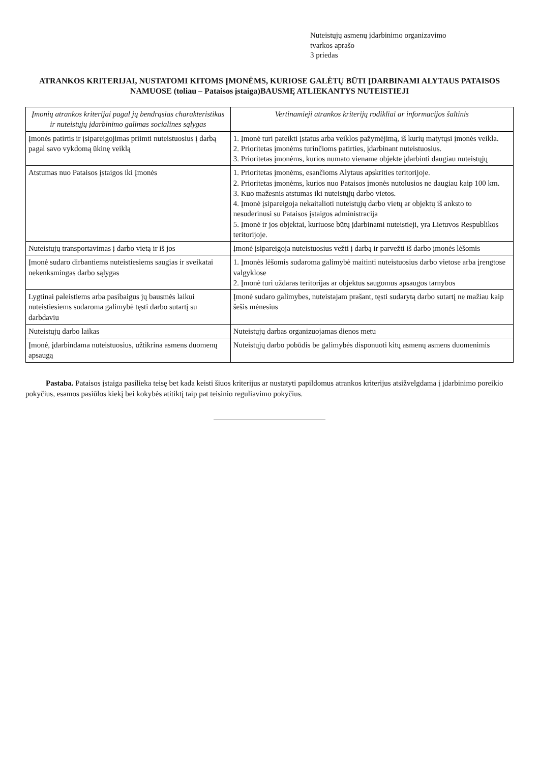Nuteistųjų asmenų įdarbinimo organizavimo
tvarkos aprašo
3 priedas
ATRANKOS KRITERIJAI, NUSTATOMI KITOMS ĮMONĖMS, KURIOSE GALĖTŲ BŪTI ĮDARBINAMI ALYTAUS PATAISOS NAMUOSE (toliau – Pataisos įstaiga)BAUSMĘ ATLIEKANTYS NUTEISTIEJI
| Įmonių atrankos kriterijai pagal jų bendrąsias charakteristikas ir nuteistųjų įdarbinimo galimas socialines sąlygas | Vertinamieji atrankos kriterijų rodikliai ar informacijos šaltinis |
| --- | --- |
| Įmonės patirtis ir įsipareigojimas priimti nuteistuosius į darbą pagal savo vykdomą ūkinę veiklą | 1. Įmonė turi pateikti įstatus arba veiklos pažymėjimą, iš kurių matytųsi įmonės veikla. 2. Prioritetas įmonėms turinčioms patirties, įdarbinant nuteistuosius. 3. Prioritetas įmonėms, kurios numato viename objekte įdarbinti daugiau nuteistųjų |
| Atstumas nuo Pataisos įstaigos iki Įmonės | 1. Prioritetas įmonėms, esančioms Alytaus apskrities teritorijoje. 2. Prioritetas įmonėms, kurios nuo Pataisos įmonės nutolusios ne daugiau kaip 100 km. 3. Kuo mažesnis atstumas iki nuteistųjų darbo vietos. 4. Įmonė įsipareigoja nekaitalioti nuteistųjų darbo vietų ar objektų iš anksto to nesuderinusi su Pataisos įstaigos administracija 5. Įmonė ir jos objektai, kuriuose būtų įdarbinami nuteistieji, yra Lietuvos Respublikos teritorijoje. |
| Nuteistųjų transportavimas į darbo vietą ir iš jos | Įmonė įsipareigoja nuteistuosius vežti į darbą ir parvežti iš darbo įmonės lėšomis |
| Įmonė sudaro dirbantiems nuteistiesiems saugias ir sveikatai nekenksmingas darbo sąlygas | 1. Įmonės lėšomis sudaroma galimybė maitinti nuteistuosius darbo vietose arba įrengtose valgyklose 2. Įmonė turi uždaras teritorijas ar objektus saugomus apsaugos tarnybos |
| Lygtinai paleistiems arba pasibaigus jų bausmės laikui nuteistiesiems sudaroma galimybė tęsti darbo sutartį su darbdaviu | Įmonė sudaro galimybes, nuteistajam prašant, tęsti sudarytą darbo sutartį ne mažiau kaip šešis mėnesius |
| Nuteistųjų darbo laikas | Nuteistųjų darbas organizuojamas dienos metu |
| Įmonė, įdarbindama nuteistuosius, užtikrina asmens duomenų apsaugą | Nuteistųjų darbo pobūdis be galimybės disponuoti kitų asmenų asmens duomenimis |
Pastaba. Pataisos įstaiga pasilieka teisę bet kada keisti šiuos kriterijus ar nustatyti papildomus atrankos kriterijus atsižvelgdama į įdarbinimo poreikio pokyčius, esamos pasiūlos kiekį bei kokybės atitiktį taip pat teisinio reguliavimo pokyčius.